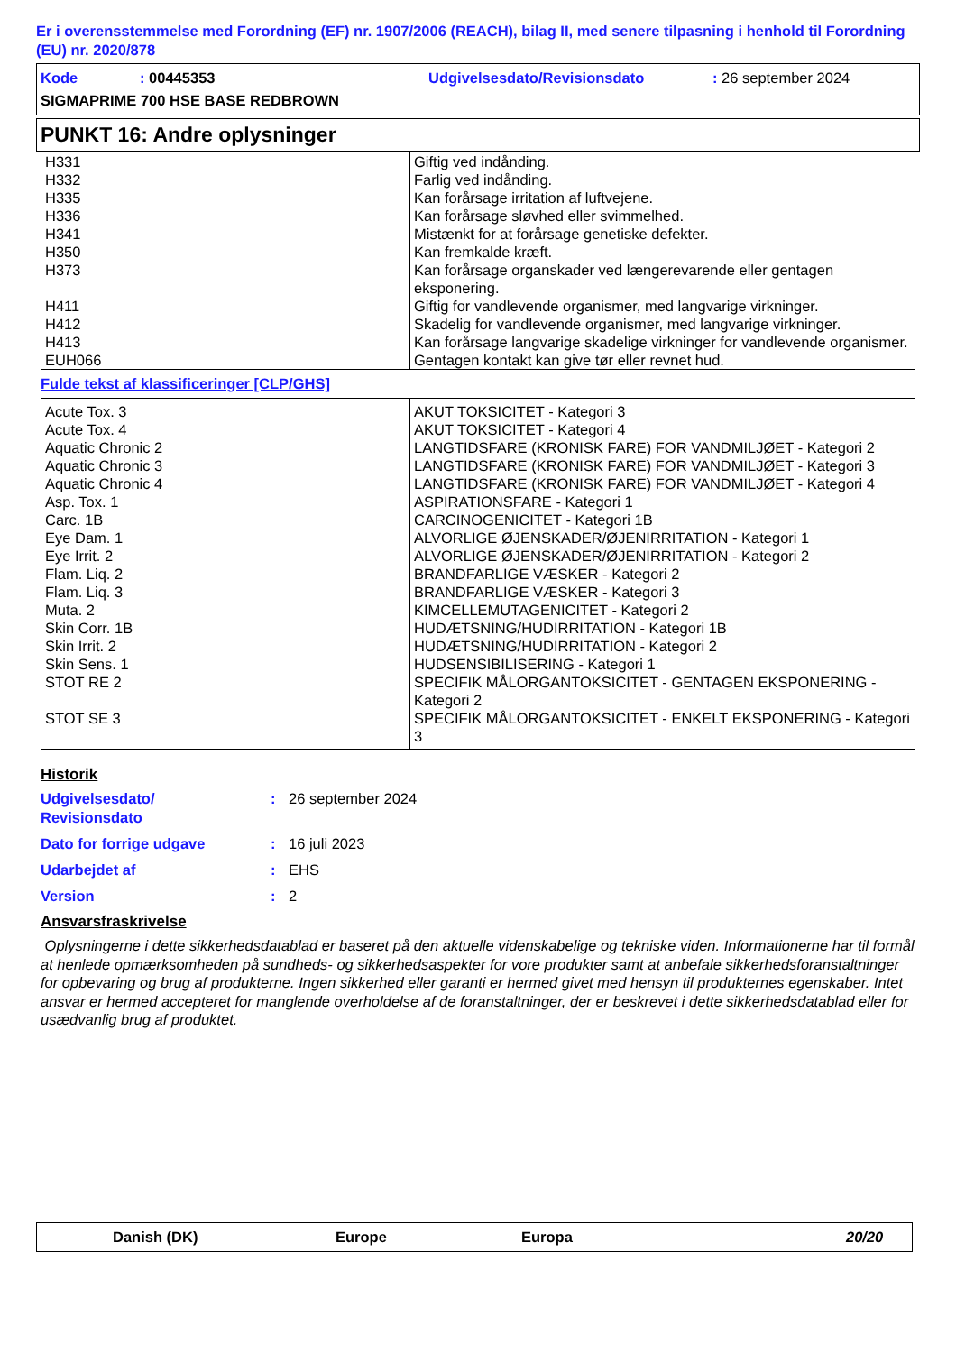Er i overensstemmelse med Forordning (EF) nr. 1907/2006 (REACH), bilag II, med senere tilpasning i henhold til Forordning (EU) nr. 2020/878
Kode: 00445353 Udgivelsesdato/Revisionsdato: 26 september 2024
SIGMAPRIME 700 HSE BASE REDBROWN
PUNKT 16: Andre oplysninger
| H331 | Giftig ved indånding. |
| H332 | Farlig ved indånding. |
| H335 | Kan forårsage irritation af luftvejene. |
| H336 | Kan forårsage sløvhed eller svimmelhed. |
| H341 | Mistænkt for at forårsage genetiske defekter. |
| H350 | Kan fremkalde kræft. |
| H373 | Kan forårsage organskader ved længerevarende eller gentagen eksponering. |
| H411 | Giftig for vandlevende organismer, med langvarige virkninger. |
| H412 | Skadelig for vandlevende organismer, med langvarige virkninger. |
| H413 | Kan forårsage langvarige skadelige virkninger for vandlevende organismer. |
| EUH066 | Gentagen kontakt kan give tør eller revnet hud. |
Fulde tekst af klassificeringer [CLP/GHS]
| Acute Tox. 3 | AKUT TOKSICITET - Kategori 3 |
| Acute Tox. 4 | AKUT TOKSICITET - Kategori 4 |
| Aquatic Chronic 2 | LANGTIDSFARE (KRONISK FARE) FOR VANDMILJØET - Kategori 2 |
| Aquatic Chronic 3 | LANGTIDSFARE (KRONISK FARE) FOR VANDMILJØET - Kategori 3 |
| Aquatic Chronic 4 | LANGTIDSFARE (KRONISK FARE) FOR VANDMILJØET - Kategori 4 |
| Asp. Tox. 1 | ASPIRATIONSFARE - Kategori 1 |
| Carc. 1B | CARCINOGENICITET - Kategori 1B |
| Eye Dam. 1 | ALVORLIGE ØJENSKADER/ØJENIRRITATION - Kategori 1 |
| Eye Irrit. 2 | ALVORLIGE ØJENSKADER/ØJENIRRITATION - Kategori 2 |
| Flam. Liq. 2 | BRANDFARLIGE VÆSKER - Kategori 2 |
| Flam. Liq. 3 | BRANDFARLIGE VÆSKER - Kategori 3 |
| Muta. 2 | KIMCELLEMUTAGENICITET - Kategori 2 |
| Skin Corr. 1B | HUDÆTSNING/HUDIRRITATION - Kategori 1B |
| Skin Irrit. 2 | HUDÆTSNING/HUDIRRITATION - Kategori 2 |
| Skin Sens. 1 | HUDSENSIBILISERING - Kategori 1 |
| STOT RE 2 | SPECIFIK MÅLORGANTOKSICITET - GENTAGEN EKSPONERING - Kategori 2 |
| STOT SE 3 | SPECIFIK MÅLORGANTOKSICITET - ENKELT EKSPONERING - Kategori 3 |
Historik
Udgivelsesdato/
Revisionsdato: 26 september 2024
Dato for forrige udgave: 16 juli 2023
Udarbejdet af: EHS
Version: 2
Ansvarsfraskrivelse
Oplysningerne i dette sikkerhedsdatablad er baseret på den aktuelle videnskabelige og tekniske viden. Informationerne har til formål at henlede opmærksomheden på sundheds- og sikkerhedsaspekter for vore produkter samt at anbefale sikkerhedsforanstaltninger for opbevaring og brug af produkterne. Ingen sikkerhed eller garanti er hermed givet med hensyn til produkternes egenskaber. Intet ansvar er hermed accepteret for manglende overholdelse af de foranstaltninger, der er beskrevet i dette sikkerhedsdatablad eller for usædvanlig brug af produktet.
Danish (DK) Europe Europa 20/20